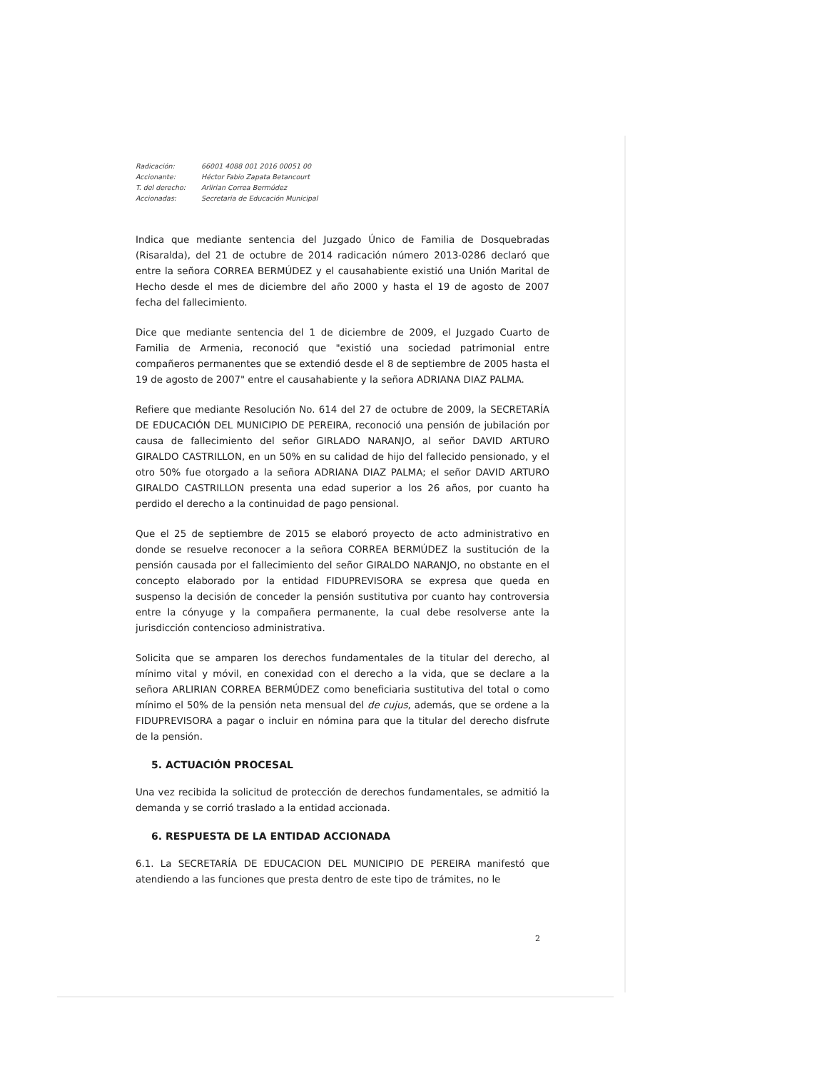Radicación: 66001 4088 001 2016 00051 00 Accionante: Héctor Fabio Zapata Betancourt T. del derecho: Arlirian Correa Bermúdez Accionadas: Secretaria de Educación Municipal
Indica que mediante sentencia del Juzgado Único de Familia de Dosquebradas (Risaralda), del 21 de octubre de 2014 radicación número 2013-0286 declaró que entre la señora CORREA BERMÚDEZ y el causahabiente existió una Unión Marital de Hecho desde el mes de diciembre del año 2000 y hasta el 19 de agosto de 2007 fecha del fallecimiento.
Dice que mediante sentencia del 1 de diciembre de 2009, el Juzgado Cuarto de Familia de Armenia, reconoció que "existió una sociedad patrimonial entre compañeros permanentes que se extendió desde el 8 de septiembre de 2005 hasta el 19 de agosto de 2007" entre el causahabiente y la señora ADRIANA DIAZ PALMA.
Refiere que mediante Resolución No. 614 del 27 de octubre de 2009, la SECRETARÍA DE EDUCACIÓN DEL MUNICIPIO DE PEREIRA, reconoció una pensión de jubilación por causa de fallecimiento del señor GIRLADO NARANJO, al señor DAVID ARTURO GIRALDO CASTRILLON, en un 50% en su calidad de hijo del fallecido pensionado, y el otro 50% fue otorgado a la señora ADRIANA DIAZ PALMA; el señor DAVID ARTURO GIRALDO CASTRILLON presenta una edad superior a los 26 años, por cuanto ha perdido el derecho a la continuidad de pago pensional.
Que el 25 de septiembre de 2015 se elaboró proyecto de acto administrativo en donde se resuelve reconocer a la señora CORREA BERMÚDEZ la sustitución de la pensión causada por el fallecimiento del señor GIRALDO NARANJO, no obstante en el concepto elaborado por la entidad FIDUPREVISORA se expresa que queda en suspenso la decisión de conceder la pensión sustitutiva por cuanto hay controversia entre la cónyuge y la compañera permanente, la cual debe resolverse ante la jurisdicción contencioso administrativa.
Solicita que se amparen los derechos fundamentales de la titular del derecho, al mínimo vital y móvil, en conexidad con el derecho a la vida, que se declare a la señora ARLIRIAN CORREA BERMÚDEZ como beneficiaria sustitutiva del total o como mínimo el 50% de la pensión neta mensual del de cujus, además, que se ordene a la FIDUPREVISORA a pagar o incluir en nómina para que la titular del derecho disfrute de la pensión.
5. ACTUACIÓN PROCESAL
Una vez recibida la solicitud de protección de derechos fundamentales, se admitió la demanda y se corrió traslado a la entidad accionada.
6. RESPUESTA DE LA ENTIDAD ACCIONADA
6.1. La SECRETARÍA DE EDUCACION DEL MUNICIPIO DE PEREIRA manifestó que atendiendo a las funciones que presta dentro de este tipo de trámites, no le
2